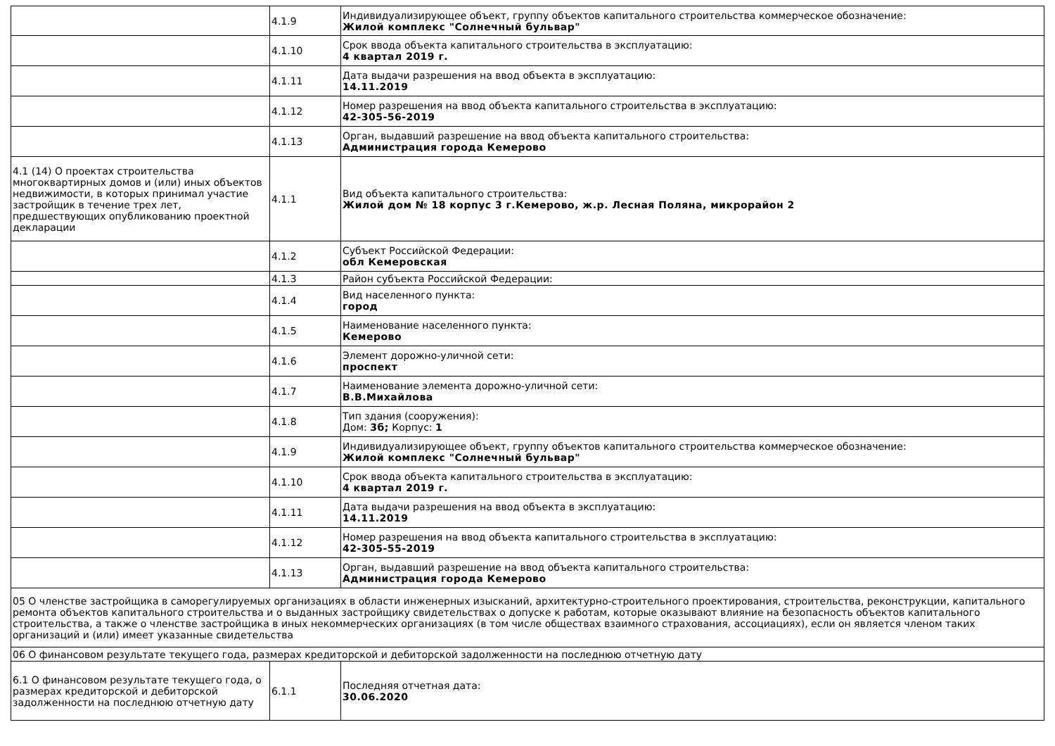| | 4.1.9 | Индивидуализирующее объект, группу объектов капитального строительства коммерческое обозначение: Жилой комплекс "Солнечный бульвар" |
| | 4.1.10 | Срок ввода объекта капитального строительства в эксплуатацию: 4 квартал 2019 г. |
| | 4.1.11 | Дата выдачи разрешения на ввод объекта в эксплуатацию: 14.11.2019 |
| | 4.1.12 | Номер разрешения на ввод объекта капитального строительства в эксплуатацию: 42-305-56-2019 |
| | 4.1.13 | Орган, выдавший разрешение на ввод объекта капитального строительства: Администрация города Кемерово |
| 4.1 (14) О проектах строительства многоквартирных домов и (или) иных объектов недвижимости, в которых принимал участие застройщик в течение трех лет, предшествующих опубликованию проектной декларации | 4.1.1 | Вид объекта капитального строительства: Жилой дом № 18 корпус 3 г.Кемерово, ж.р. Лесная Поляна, микрорайон 2 |
| | 4.1.2 | Субъект Российской Федерации: обл Кемеровская |
| | 4.1.3 | Район субъекта Российской Федерации: |
| | 4.1.4 | Вид населенного пункта: город |
| | 4.1.5 | Наименование населенного пункта: Кемерово |
| | 4.1.6 | Элемент дорожно-уличной сети: проспект |
| | 4.1.7 | Наименование элемента дорожно-уличной сети: В.В.Михайлова |
| | 4.1.8 | Тип здания (сооружения): Дом: 3б; Корпус: 1 |
| | 4.1.9 | Индивидуализирующее объект, группу объектов капитального строительства коммерческое обозначение: Жилой комплекс "Солнечный бульвар" |
| | 4.1.10 | Срок ввода объекта капитального строительства в эксплуатацию: 4 квартал 2019 г. |
| | 4.1.11 | Дата выдачи разрешения на ввод объекта в эксплуатацию: 14.11.2019 |
| | 4.1.12 | Номер разрешения на ввод объекта капитального строительства в эксплуатацию: 42-305-55-2019 |
| | 4.1.13 | Орган, выдавший разрешение на ввод объекта капитального строительства: Администрация города Кемерово |
| 05 О членстве застройщика в саморегулируемых организациях в области инженерных изысканий, архитектурно-строительного проектирования, строительства, реконструкции, капитального ремонта объектов капитального строительства и о выданных застройщику свидетельствах о допуске к работам, которые оказывают влияние на безопасность объектов капитального строительства, а также о членстве застройщика в иных некоммерческих организациях (в том числе обществах взаимного страхования, ассоциациях), если он является членом таких организаций и (или) имеет указанные свидетельства | | |
| 06 О финансовом результате текущего года, размерах кредиторской и дебиторской задолженности на последнюю отчетную дату | | |
| 6.1 О финансовом результате текущего года, о размерах кредиторской и дебиторской задолженности на последнюю отчетную дату | 6.1.1 | Последняя отчетная дата: 30.06.2020 |